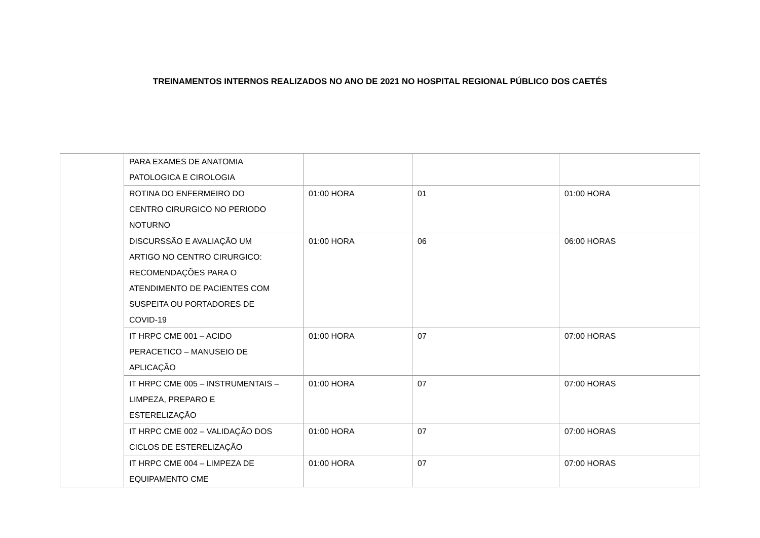TREINAMENTOS INTERNOS REALIZADOS NO ANO DE 2021 NO HOSPITAL REGIONAL PÚBLICO DOS CAETÉS
| | PARA EXAMES DE ANATOMIA PATOLOGICA E CIROLOGIA | | | |
| | ROTINA DO ENFERMEIRO DO CENTRO CIRURGICO NO PERIODO NOTURNO | 01:00 HORA | 01 | 01:00 HORA |
| | DISCURSSÃO E AVALIAÇÃO UM ARTIGO NO CENTRO CIRURGICO: RECOMENDAÇÕES PARA O ATENDIMENTO DE PACIENTES COM SUSPEITA OU PORTADORES DE COVID-19 | 01:00 HORA | 06 | 06:00 HORAS |
| | IT HRPC CME 001 – ACIDO PERACETICO – MANUSEIO DE APLICAÇÃO | 01:00 HORA | 07 | 07:00 HORAS |
| | IT HRPC CME 005 – INSTRUMENTAIS – LIMPEZA, PREPARO E ESTERELIZAÇÃO | 01:00 HORA | 07 | 07:00 HORAS |
| | IT HRPC CME 002 – VALIDAÇÃO DOS CICLOS DE ESTERELIZAÇÃO | 01:00 HORA | 07 | 07:00 HORAS |
| | IT HRPC CME 004 – LIMPEZA DE EQUIPAMENTO CME | 01:00 HORA | 07 | 07:00 HORAS |